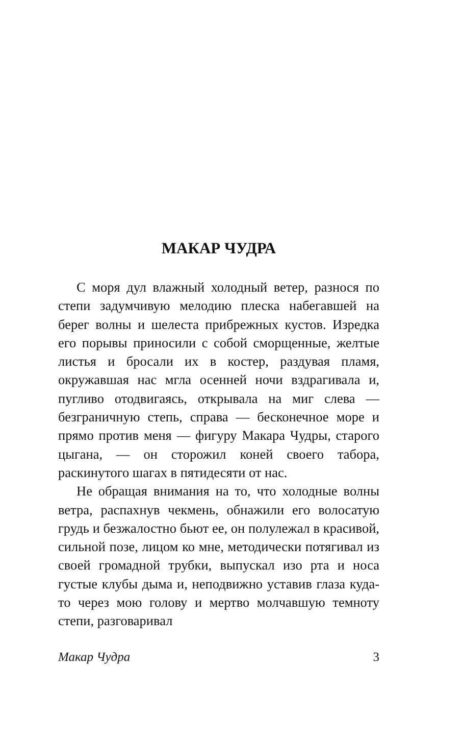МАКАР ЧУДРА
С моря дул влажный холодный ветер, разнося по степи задумчивую мелодию плеска набегавшей на берег волны и шелеста прибрежных кустов. Изредка его порывы приносили с собой сморщенные, желтые листья и бросали их в костер, раздувая пламя, окружавшая нас мгла осенней ночи вздрагивала и, пугливо отодвигаясь, открывала на миг слева — безграничную степь, справа — бесконечное море и прямо против меня — фигуру Макара Чудры, старого цыгана, — он сторожил коней своего табора, раскинутого шагах в пятидесяти от нас.
Не обращая внимания на то, что холодные волны ветра, распахнув чекмень, обнажили его волосатую грудь и безжалостно бьют ее, он полулежал в красивой, сильной позе, лицом ко мне, методически потягивал из своей громадной трубки, выпускал изо рта и носа густые клубы дыма и, неподвижно уставив глаза куда-то через мою голову и мертво молчавшую темноту степи, разговаривал
Макар Чудра 3